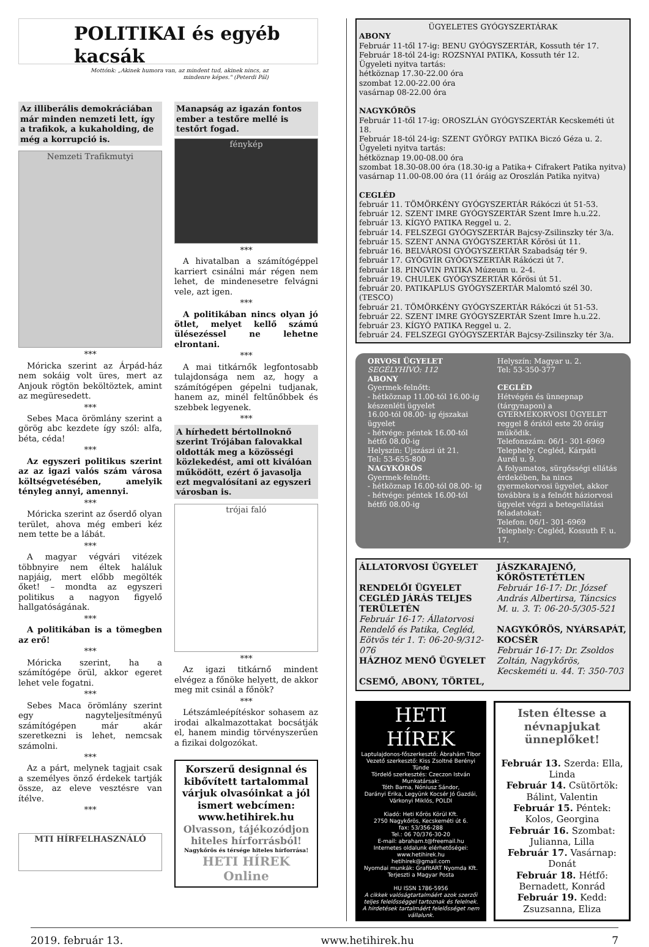POLITIKAI és egyéb kacsák
Mottónk: „Akinek humora van, az mindent tud, akinek nincs, az mindenre képes." (Peterdi Pál)
Az illiberális demokráciában már minden nemzeti lett, így a trafikok, a kukaholding, de még a korrupció is.
Nemzeti Trafikmutyi
***
Móricka szerint az Árpád-ház nem sokáig volt üres, mert az Anjouk rögtön beköltöztek, amint az megüresedett.
***
Sebes Maca örömlány szerint a görög abc kezdete így szól: alfa, béta, céda!
***
Az egyszeri politikus szerint az az igazi valós szám városa költségvetésében, amelyik tényleg annyi, amennyi.
***
Móricka szerint az őserdő olyan terület, ahova még emberi kéz nem tette be a lábát.
***
A magyar végvári vitézek többnyire nem éltek haláluk napjáig, mert előbb megölték őket! – mondta az egyszeri politikus a nagyon figyelő hallgatóságának.
***
A politikában is a tömegben az erő!
***
Móricka szerint, ha a számítógépe örül, akkor egeret lehet vele fogatni.
***
Sebes Maca örömlány szerint egy nagyteljesítményű számítógépen már akár szeretkezni is lehet, nemcsak számolni.
***
Az a párt, melynek tagjait csak a személyes önző érdekek tartják össze, az eleve vesztésre van ítélve.
***
MTI HÍRFELHASZNÁLÓ
Manapság az igazán fontos ember a testőre mellé is testőrt fogad.
fénykép
***
A hivatalban a számítógéppel karriert csinálni már régen nem lehet, de mindenesetre felvágni vele, azt igen.
***
A politikában nincs olyan jó ötlet, melyet kellő számú ülésezéssel ne lehetne elrontani.
***
A mai titkárnők legfontosabb tulajdonsága nem az, hogy a számítógépen gépelni tudjanak, hanem az, minél feltűnőbbek és szebbek legyenek.
***
A hírhedett bértollnoknő szerint Trójában falovakkal oldották meg a közösségi közlekedést, ami ott kiválóan működött, ezért ő javasolja ezt megvalósítani az egyszeri városban is.
trójai faló
***
Az igazi titkárnő mindent elvégez a főnöke helyett, de akkor meg mit csinál a főnök?
***
Létszámleépítéskor sohasem az irodai alkalmazottakat bocsátják el, hanem mindig törvényszerűen a fizikai dolgozókat.
Korszerű designnal és kibővített tartalommal várjuk olvasóinkat a jól ismert webcímen: www.hetihirek.hu
Olvasson, tájékozódjon hiteles hírforrásból!
Nagykőrös és térsége hiteles hírforrása!
HETI HÍREK Online
ÜGYELETES GYÓGYSZERTÁRAK
ABONY
Február 11-től 17-ig: BENU GYÓGYSZERTÁR, Kossuth tér 17.
Február 18-tól 24-ig: ROZSNYAI PATIKA, Kossuth tér 12.
Ügyeleti nyitva tartás:
hétköznap 17.30-22.00 óra
szombat 12.00-22.00 óra
vasárnap 08-22.00 óra
NAGYKŐRÖS
Február 11-től 17-ig: OROSZLÁN GYÓGYSZERTÁR Kecskeméti út 18.
Február 18-tól 24-ig: SZENT GYÖRGY PATIKA Biczó Géza u. 2.
Ügyeleti nyitva tartás:
hétköznap 19.00-08.00 óra
szombat 18.30-08.00 óra (18.30-ig a Patika+ Cifrakert Patika nyitva)
vasárnap 11.00-08.00 óra (11 óráig az Oroszlán Patika nyitva)
CEGLÉD
február 11. TÖMÖRKÉNY GYÓGYSZERTÁR Rákóczi út 51-53.
február 12. SZENT IMRE GYÓGYSZERTÁR Szent Imre h.u.22.
február 13. KÍGYÓ PATIKA Reggel u. 2.
február 14. FELSZEGI GYÓGYSZERTÁR Bajcsy-Zsilinszky tér 3/a.
február 15. SZENT ANNA GYÓGYSZERTÁR Kőrösi út 11.
február 16. BELVÁROSI GYÓGYSZERTÁR Szabadság tér 9.
február 17. GYÓGYÍR GYÓGYSZERTÁR Rákóczi út 7.
február 18. PINGVIN PATIKA Múzeum u. 2-4.
február 19. CHULEK GYÓGYSZERTÁR Kőrösi út 51.
február 20. PATIKAPLUS GYÓGYSZERTÁR Malomtó szél 30. (TESCO)
február 21. TÖMÖRKÉNY GYÓGYSZERTÁR Rákóczi út 51-53.
február 22. SZENT IMRE GYÓGYSZERTÁR Szent Imre h.u.22.
február 23. KÍGYÓ PATIKA Reggel u. 2.
február 24. FELSZEGI GYÓGYSZERTÁR Bajcsy-Zsilinszky tér 3/a.
ORVOSI ÜGYELET
SEGÉLYHÍVÓ: 112
ABONY
Gyermek-felnőtt:
- hétköznap 11.00-tól 16.00-ig készenléti ügyelet
16.00-tól 08.00- ig éjszakai ügyelet
- hétvége: péntek 16.00-tól hétfő 08.00-ig
Helyszín: Újszászi út 21.
Tel: 53-655-800
NAGYKŐRÖS
Gyermek-felnőtt:
- hétköznap 16.00-tól 08.00- ig
- hétvége: péntek 16.00-tól hétfő 08.00-ig
Helyszín: Magyar u. 2.
Tel: 53-350-377
CEGLÉD
Hétvégén és ünnepnap (tárgynapon) a GYERMEKORVOSI ÜGYELET reggel 8 órától este 20 óráig működik.
Telefonszám: 06/1- 301-6969
Telephely: Cegléd, Kárpáti Aurél u. 9.
A folyamatos, sürgősségi ellátás érdekében, ha nincs gyermekorvosi ügyelet, akkor továbbra is a felnőtt háziorvosi ügyelet végzi a betegellátási feladatokat:
Telefon: 06/1- 301-6969
Telephely: Cegléd, Kossuth F. u. 17.
ÁLLATORVOSI ÜGYELET
RENDELŐI ÜGYELET CEGLÉD JÁRÁS TELJES TERÜLETÉN
Február 16-17: Állatorvosi Rendelő és Patika, Cegléd, Eötvös tér 1. T: 06-20-9/312-076
HÁZHOZ MENŐ ÜGYELET
CSEMŐ, ABONY, TÖRTEL,
JÁSZKARAJENŐ, KŐRÖSTETÉTLEN
Február 16-17: Dr. József András Albertirsa, Táncsics M. u. 3. T: 06-20-5/305-521
NAGYKŐRÖS, NYÁRSAPÁT, KOCSÉR
Február 16-17: Dr. Zsoldos Zoltán, Nagykőrös, Kecskeméti u. 44. T: 350-703
HETI HÍREK
Laptulajdonos-főszerkesztő: Ábrahám Tibor
Vezető szerkesztő: Kiss Zsoltné Berényi Tünde
Tördelő szerkesztés: Czeczon István
Munkatársak:
Tóth Barna, Nóniusz Sándor,
Darányi Erika, Legyünk Kocsér Jó Gazdái, Várkonyi Miklós, POLDI
Kiadó: Heti Kőrös Körül Kft.
2750 Nagykőrös, Kecskeméti út 6.
fax: 53/356-288
Tel.: 06 70/376-30-20
E-mail: abraham.t@freemail.hu
Internetes oldalunk elérhetőségei:
www.hetihirek.hu
hetihirek@gmail.com
Nyomdai munkák: GrafitART Nyomda Kft.
Terjeszti a Magyar Posta
HU ISSN 1786-5956
A cikkek valóságtartalmáért azok szerzői teljes felelősséggel tartoznak és felelnek.
A hirdetések tartalmáért felelősséget nem vállalunk.
Isten éltesse a névnapjukat ünneplőket!
Február 13. Szerda: Ella, Linda
Február 14. Csütörtök: Bálint, Valentin
Február 15. Péntek: Kolos, Georgina
Február 16. Szombat: Julianna, Lilla
Február 17. Vasárnap: Donát
Február 18. Hétfő: Bernadett, Konrád
Február 19. Kedd: Zsuzsanna, Eliza
2019. február 13. www.hetihirek.hu 7